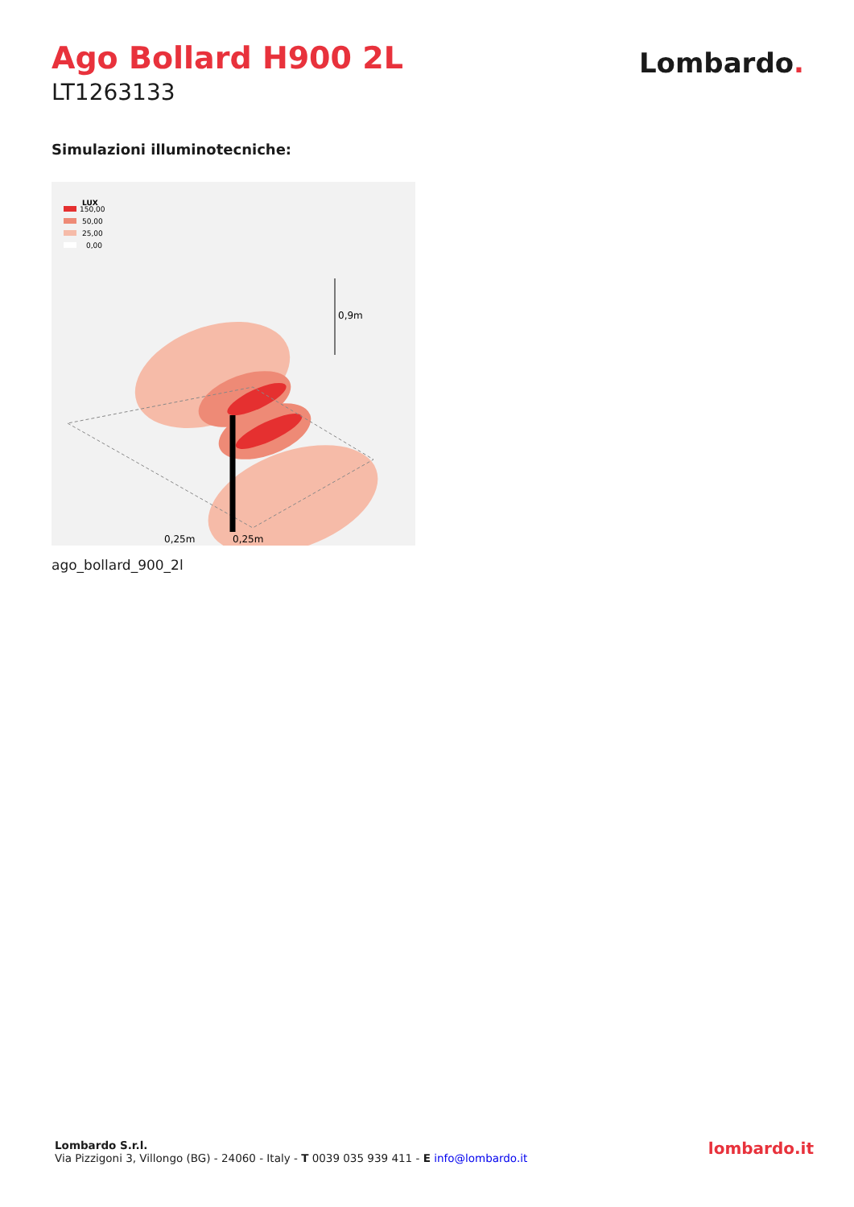Ago Bollard H900 2L
LT1263133
Lombardo.
Simulazioni illuminotecniche:
LUX
150,00
50,00
25,00
0,00
0,9m
0,25m
0,25m
ago_bollard_900_2l
Lombardo S.r.l.
Via Pizzigoni 3, Villongo (BG) - 24060 - Italy - T 0039 035 939 411 - E info@lombardo.it
lombardo.it